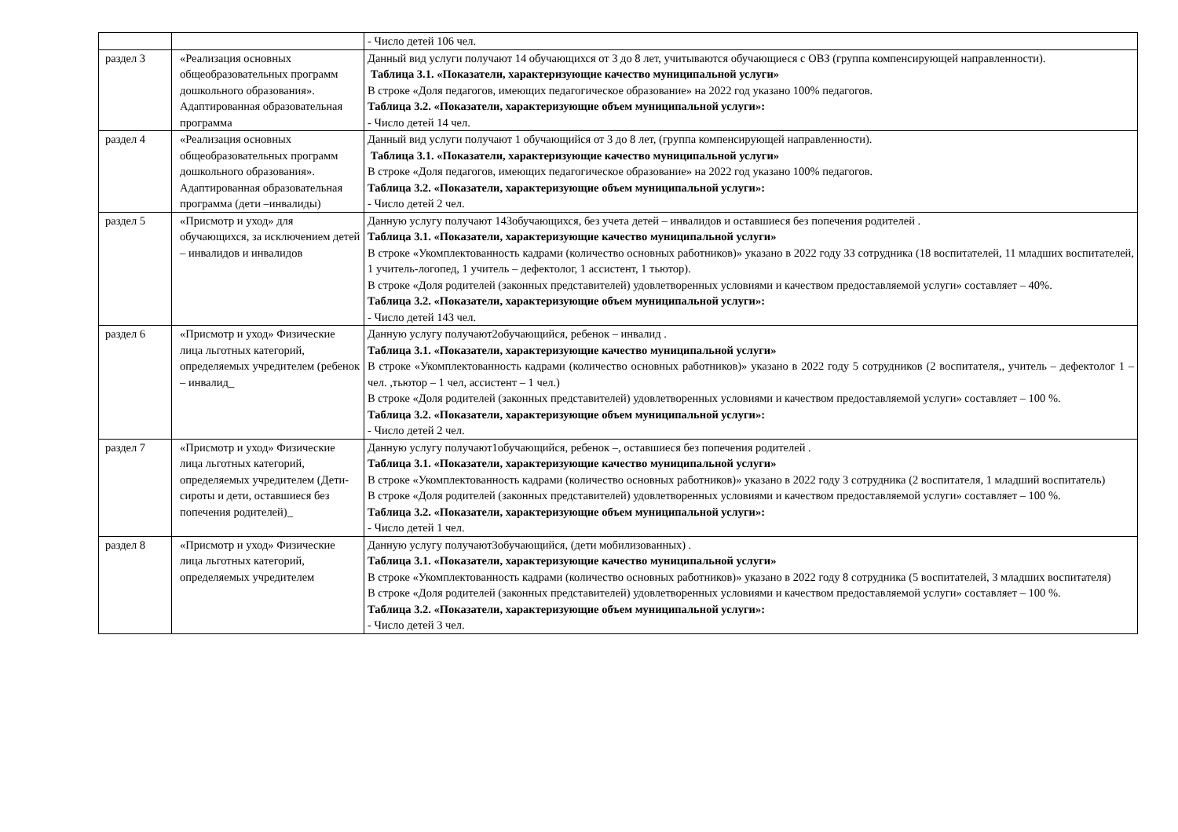| | | - Число детей 106 чел. |
| раздел 3 | «Реализация основных общеобразовательных программ дошкольного образования». Адаптированная образовательная программа | Данный вид услуги получают 14 обучающихся от 3 до 8 лет, учитываются обучающиеся с ОВЗ (группа компенсирующей направленности). Таблица 3.1. «Показатели, характеризующие качество муниципальной услуги» В строке «Доля педагогов, имеющих педагогическое образование» на 2022 год указано 100% педагогов. Таблица 3.2. «Показатели, характеризующие объем муниципальной услуги»: - Число детей 14 чел. |
| раздел 4 | «Реализация основных общеобразовательных программ дошкольного образования». Адаптированная образовательная программа (дети –инвалиды) | Данный вид услуги получают 1 обучающийся от 3 до 8 лет, (группа компенсирующей направленности). Таблица 3.1. «Показатели, характеризующие качество муниципальной услуги» В строке «Доля педагогов, имеющих педагогическое образование» на 2022 год указано 100% педагогов. Таблица 3.2. «Показатели, характеризующие объем муниципальной услуги»: - Число детей 2 чел. |
| раздел 5 | «Присмотр и уход» для обучающихся, за исключением детей – инвалидов и инвалидов | Данную услугу получают 143обучающихся, без учета детей – инвалидов и оставшиеся без попечения родителей . Таблица 3.1. «Показатели, характеризующие качество муниципальной услуги» В строке «Укомплектованность кадрами (количество основных работников)» указано в 2022 году 33 сотрудника (18 воспитателей, 11 младших воспитателей, 1 учитель-логопед, 1 учитель – дефектолог, 1 ассистент, 1 тьютор). В строке «Доля родителей (законных представителей) удовлетворенных условиями и качеством предоставляемой услуги» составляет – 40%. Таблица 3.2. «Показатели, характеризующие объем муниципальной услуги»: - Число детей 143 чел. |
| раздел 6 | «Присмотр и уход» Физические лица льготных категорий, определяемых учредителем (ребенок – инвалид_ | Данную услугу получают2обучающийся, ребенок – инвалид . Таблица 3.1. «Показатели, характеризующие качество муниципальной услуги» В строке «Укомплектованность кадрами (количество основных работников)» указано в 2022 году 5 сотрудников (2 воспитателя,, учитель – дефектолог 1 –чел. ,тьютор – 1 чел, ассистент – 1 чел.) В строке «Доля родителей (законных представителей) удовлетворенных условиями и качеством предоставляемой услуги» составляет – 100 %. Таблица 3.2. «Показатели, характеризующие объем муниципальной услуги»: - Число детей 2 чел. |
| раздел 7 | «Присмотр и уход» Физические лица льготных категорий, определяемых учредителем (Дети-сироты и дети, оставшиеся без попечения родителей)_ | Данную услугу получают1обучающийся, ребенок –, оставшиеся без попечения родителей . Таблица 3.1. «Показатели, характеризующие качество муниципальной услуги» В строке «Укомплектованность кадрами (количество основных работников)» указано в 2022 году 3 сотрудника (2 воспитателя, 1 младший воспитатель) В строке «Доля родителей (законных представителей) удовлетворенных условиями и качеством предоставляемой услуги» составляет – 100 %. Таблица 3.2. «Показатели, характеризующие объем муниципальной услуги»: - Число детей 1 чел. |
| раздел 8 | «Присмотр и уход» Физические лица льготных категорий, определяемых учредителем | Данную услугу получают3обучающийся, (дети мобилизованных) . Таблица 3.1. «Показатели, характеризующие качество муниципальной услуги» В строке «Укомплектованность кадрами (количество основных работников)» указано в 2022 году 8 сотрудника (5 воспитателей, 3 младших воспитателя) В строке «Доля родителей (законных представителей) удовлетворенных условиями и качеством предоставляемой услуги» составляет – 100 %. Таблица 3.2. «Показатели, характеризующие объем муниципальной услуги»: - Число детей 3 чел. |